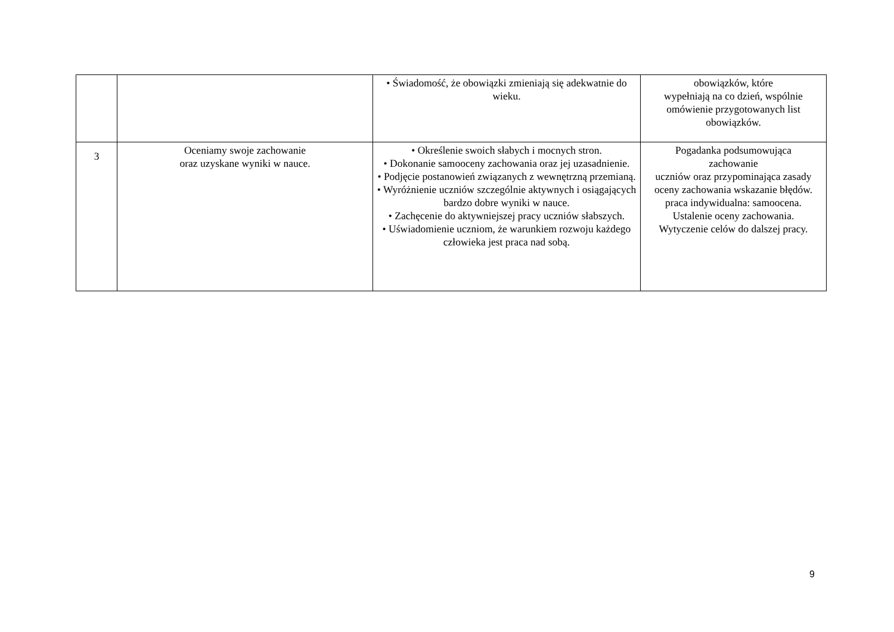| | | • Świadomość, że obowiązki zmieniają się adekwatnie do wieku. | obowiązków, które wypełniają na co dzień, wspólnie omówienie przygotowanych list obowiązków. |
| 3 | Oceniamy swoje zachowanie oraz uzyskane wyniki w nauce. | • Określenie swoich słabych i mocnych stron. • Dokonanie samooceny zachowania oraz jej uzasadnienie. • Podjęcie postanowień związanych z wewnętrzną przemianą. • Wyróżnienie uczniów szczególnie aktywnych i osiągających bardzo dobre wyniki w nauce. • Zachęcenie do aktywniejszej pracy uczniów słabszych. • Uświadomienie uczniom, że warunkiem rozwoju każdego człowieka jest praca nad sobą. | Pogadanka podsumowująca zachowanie uczniów oraz przypominająca zasady oceny zachowania wskazanie błędów. praca indywidualna: samoocena. Ustalenie oceny zachowania. Wytyczenie celów do dalszej pracy. |
9